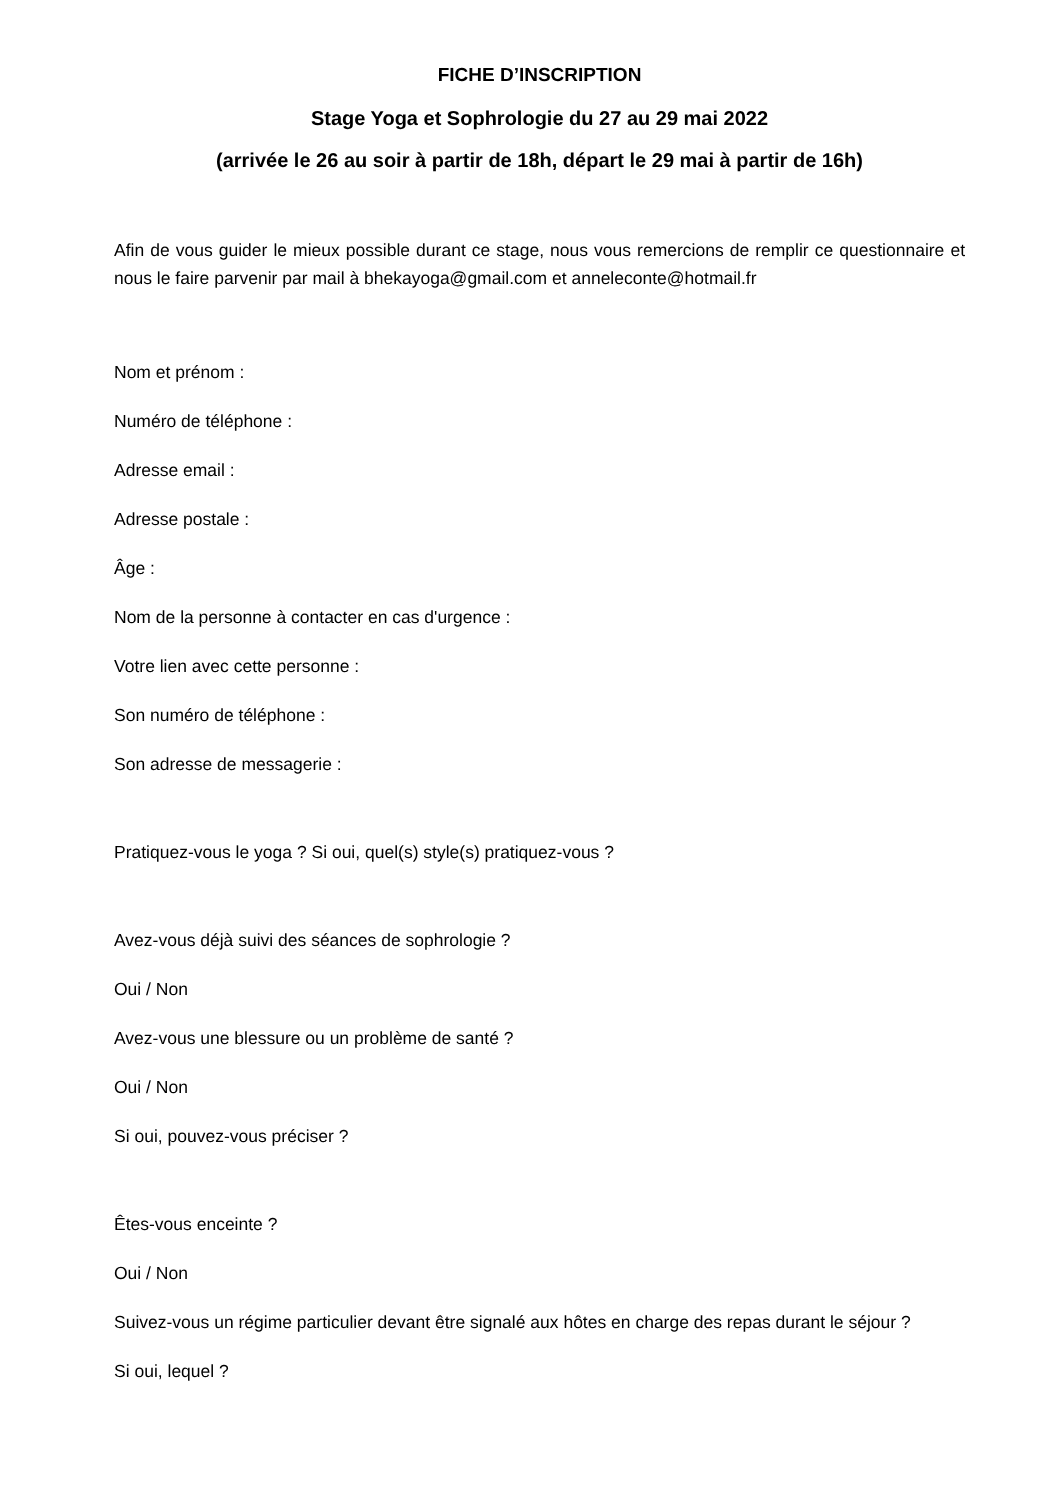FICHE D’INSCRIPTION
Stage Yoga et Sophrologie du 27 au 29 mai 2022
(arrivée le 26 au soir à partir de 18h, départ le 29 mai à partir de 16h)
Afin de vous guider le mieux possible durant ce stage, nous vous remercions de remplir ce questionnaire et nous le faire parvenir par mail à bhekayoga@gmail.com et anneleconte@hotmail.fr
Nom et prénom :
Numéro de téléphone :
Adresse email :
Adresse postale :
Âge :
Nom de la personne à contacter en cas d'urgence :
Votre lien avec cette personne :
Son numéro de téléphone :
Son adresse de messagerie :
Pratiquez-vous le yoga ? Si oui, quel(s) style(s) pratiquez-vous ?
Avez-vous déjà suivi des séances de sophrologie ?
Oui / Non
Avez-vous une blessure ou un problème de santé ?
Oui / Non
Si oui, pouvez-vous préciser ?
Êtes-vous enceinte ?
Oui / Non
Suivez-vous un régime particulier devant être signalé aux hôtes en charge des repas durant le séjour ?
Si oui, lequel ?